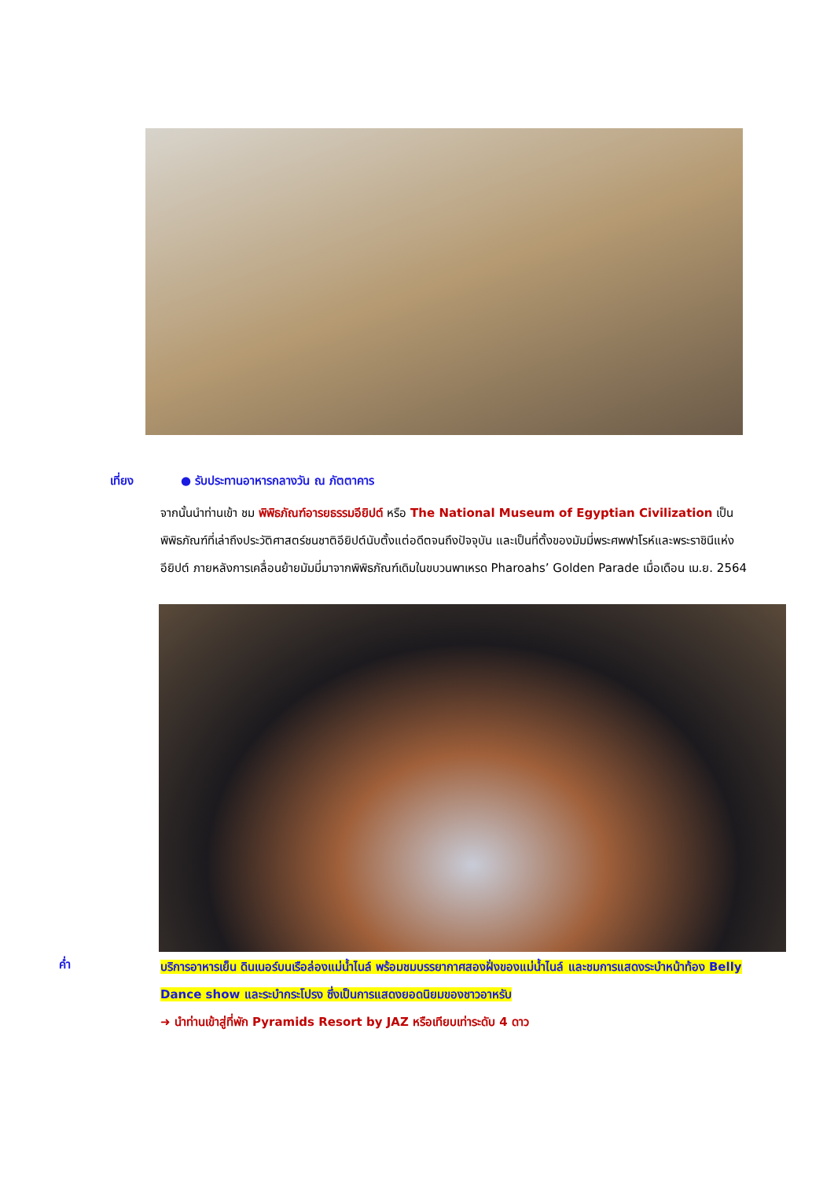เที่ยง ● รับประทานอาหารกลางวัน ณ ภัตตาคาร
จากนั้นนำท่านเข้า ชม พิพิธภัณฑ์อารยธรรมอียิปต์ หรือ The National Museum of Egyptian Civilization เป็นพิพิธภัณฑ์ที่เล่าถึงประวัติศาสตร์ชนชาติอียิปต์นับตั้งแต่อดีตจนถึงปัจจุบัน และเป็นที่ตั้งของมัมมี่พระศพฟาโรห์และพระราชินีแห่งอียิปต์ ภายหลังการเคลื่อนย้ายมัมมี่มาจากพิพิธภัณฑ์เดิมในขบวนพาเหรด Pharoahs’ Golden Parade เมื่อเดือน เม.ย. 2564
ค่ำ
บริการอาหารเย็น ดินเนอร์บนเรือล่องแม่น้ำไนล์ พร้อมชมบรรยากาศสองฝั่งของแม่น้ำไนล์ และชมการแสดงระบำหน้าท้อง Belly Dance show และระบำกระโปรง ซึ่งเป็นการแสดงยอดนิยมของชาวอาหรับ
➜ นำท่านเข้าสู่ที่พัก Pyramids Resort by JAZ หรือเทียบเท่าระดับ 4 ดาว